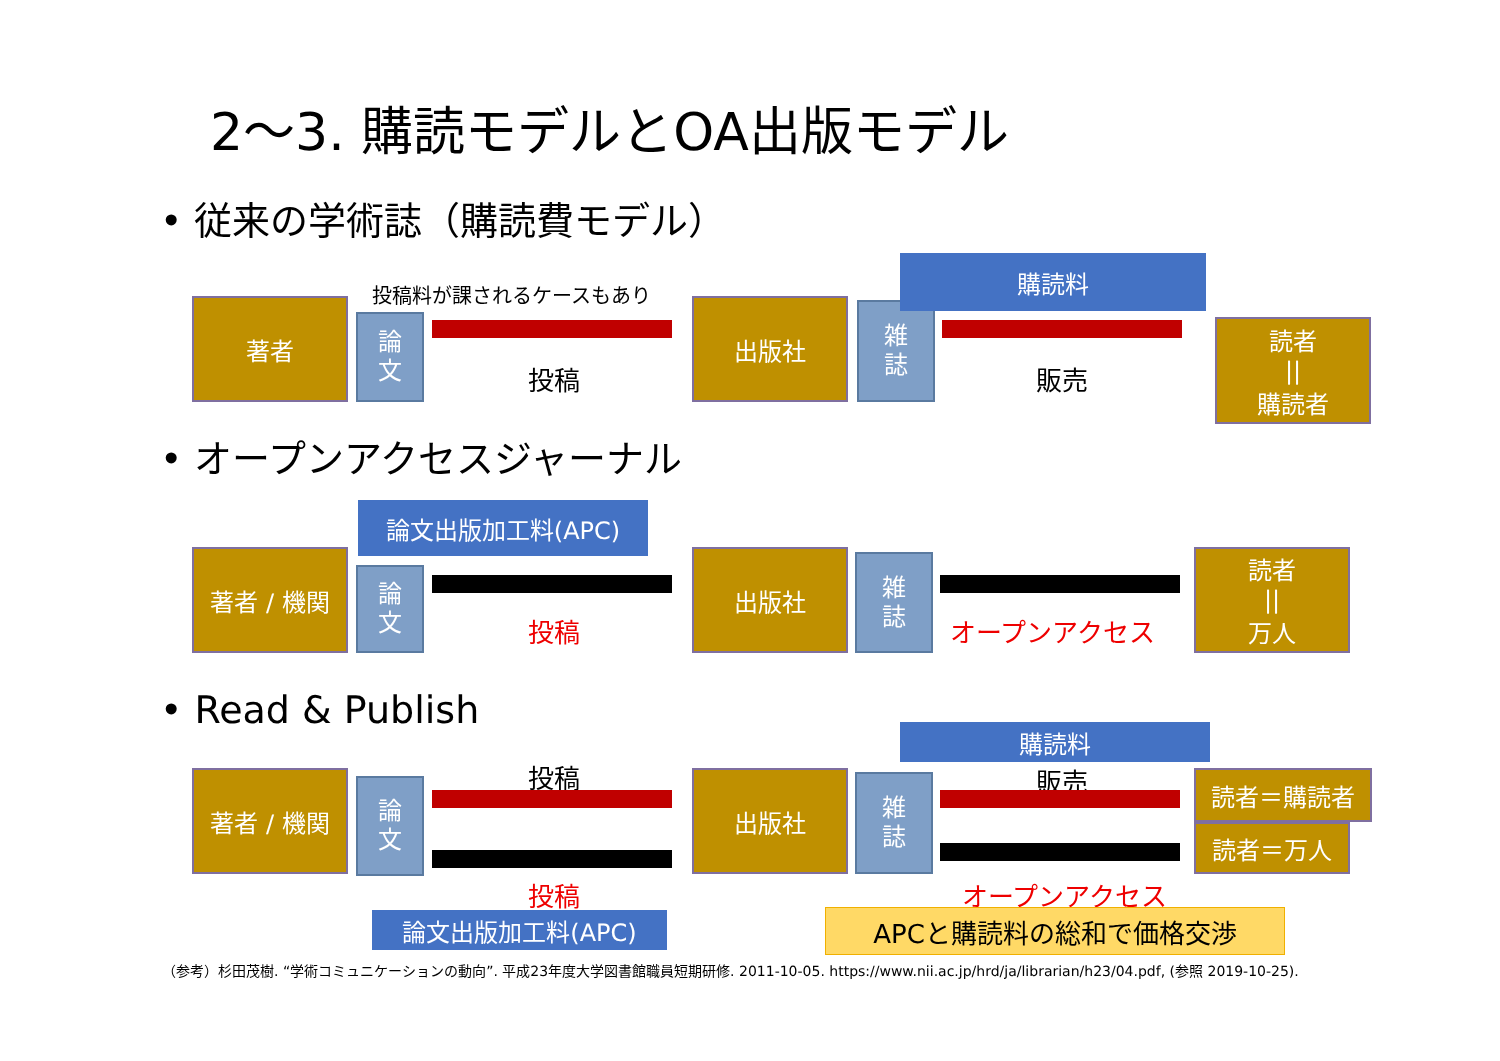2～3. 購読モデルとOA出版モデル
• 従来の学術誌（購読費モデル）
投稿料が課されるケースもあり
著者
論
文
投稿
出版社
雑
誌
購読料
販売
読者
||
購読者
• オープンアクセスジャーナル
論文出版加工料(APC)
著者 / 機関
論
文
投稿
出版社
雑
誌
オープンアクセス
読者
||
万人
• Read & Publish
購読料
著者 / 機関
論
文
投稿
投稿
出版社
雑
誌
販売 読者＝購読者
読者＝万人
オープンアクセス
論文出版加工料(APC) APCと購読料の総和で価格交渉
（参考）杉田茂樹. “学術コミュニケーションの動向”. 平成23年度大学図書館職員短期研修. 2011-10-05. https://www.nii.ac.jp/hrd/ja/librarian/h23/04.pdf, (参照 2019-10-25).